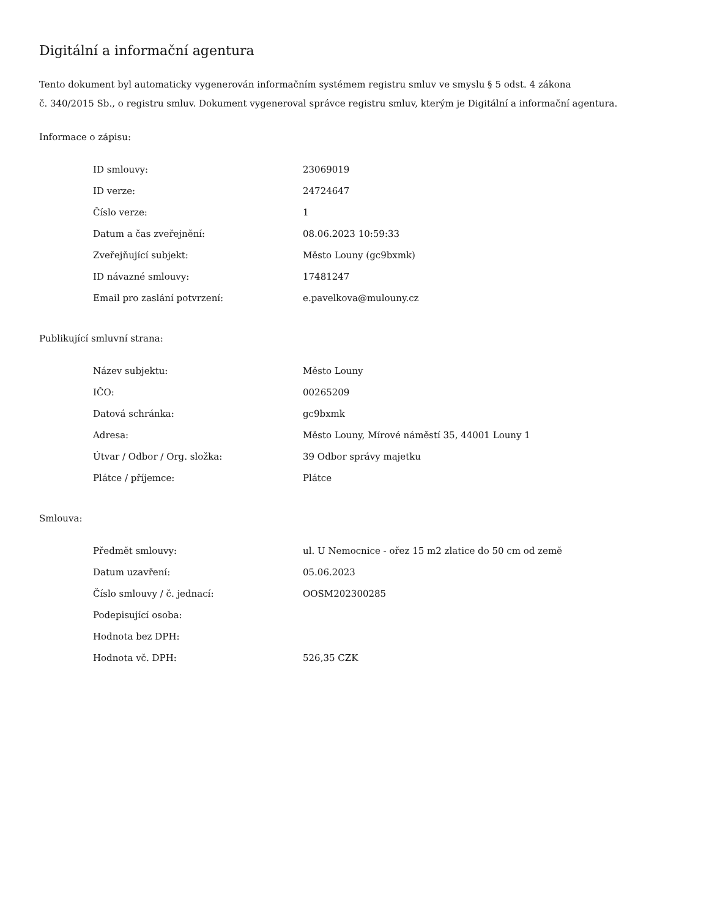Digitální a informační agentura
Tento dokument byl automaticky vygenerován informačním systémem registru smluv ve smyslu § 5 odst. 4 zákona
č. 340/2015 Sb., o registru smluv. Dokument vygeneroval správce registru smluv, kterým je Digitální a informační agentura.
Informace o zápisu:
| ID smlouvy: | 23069019 |
| ID verze: | 24724647 |
| Číslo verze: | 1 |
| Datum a čas zveřejnění: | 08.06.2023 10:59:33 |
| Zveřejňující subjekt: | Město Louny (gc9bxmk) |
| ID návazné smlouvy: | 17481247 |
| Email pro zaslání potvrzení: | e.pavelkova@mulouny.cz |
Publikující smluvní strana:
| Název subjektu: | Město Louny |
| IČO: | 00265209 |
| Datová schránka: | gc9bxmk |
| Adresa: | Město Louny, Mírové náměstí 35, 44001 Louny 1 |
| Útvar / Odbor / Org. složka: | 39 Odbor správy majetku |
| Plátce / příjemce: | Plátce |
Smlouva:
| Předmět smlouvy: | ul. U Nemocnice - ořez 15 m2 zlatice do 50 cm od země |
| Datum uzavření: | 05.06.2023 |
| Číslo smlouvy / č. jednací: | OOSM202300285 |
| Podepisující osoba: | |
| Hodnota bez DPH: | |
| Hodnota vč. DPH: | 526,35 CZK |